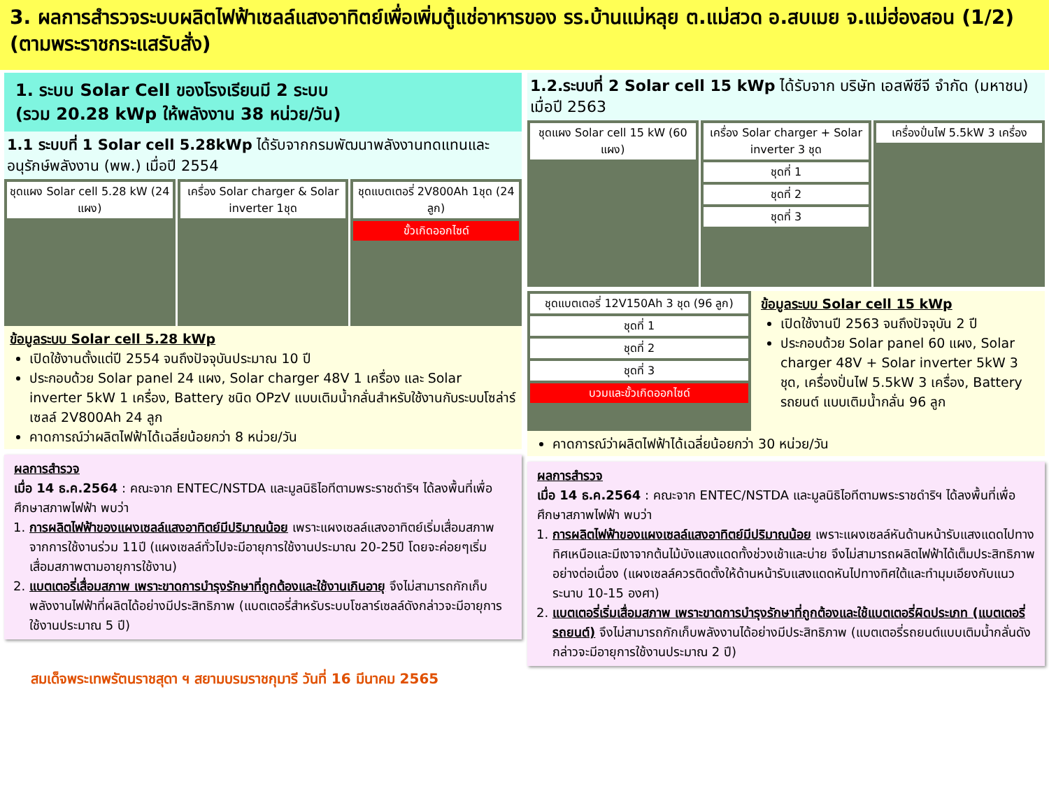3. ผลการสำรวจระบบผลิตไฟฟ้าเซลล์แสงอาทิตย์เพื่อเพิ่มตู้แช่อาหารของ รร.บ้านแม่หลุย ต.แม่สวด อ.สบเมย จ.แม่ฮ่องสอน (1/2) (ตามพระราชกระแสรับสั่ง)
1. ระบบ Solar Cell ของโรงเรียนมี 2 ระบบ
(รวม 20.28 kWp ให้พลังงาน 38 หน่วย/วัน)
1.1 ระบบที่ 1 Solar cell 5.28kWp ได้รับจากกรมพัฒนาพลังงานทดแทนและอนุรักษ์พลังงาน (พพ.) เมื่อปี 2554
ชุดแผง Solar cell 5.28 kW (24 แผง)
เครื่อง Solar charger & Solar inverter 1ชุด
ชุดแบตเตอรี่ 2V800Ah 1ชุด (24 ลูก)
ขั้วเกิดออกไซด์
ข้อมูลระบบ Solar cell 5.28 kWp
เปิดใช้งานตั้งแต่ปี 2554 จนถึงปัจจุบันประมาณ 10 ปี
ประกอบด้วย Solar panel 24 แผง, Solar charger 48V 1 เครื่อง และ Solar inverter 5kW 1 เครื่อง, Battery ชนิด OPzV แบบเติมน้ำกลั่นสำหรับใช้งานกับระบบโซล่าร์เซลล์ 2V800Ah 24 ลูก
คาดการณ์ว่าผลิตไฟฟ้าได้เฉลี่ยน้อยกว่า 8 หน่วย/วัน
ผลการสำรวจ
เมื่อ 14 ธ.ค.2564 : คณะจาก ENTEC/NSTDA และมูลนิธิไอทีตามพระราชดำริฯ ได้ลงพื้นที่เพื่อศึกษาสภาพไฟฟ้า พบว่า
1. การผลิตไฟฟ้าของแผงเซลล์แสงอาทิตย์มีปริมาณน้อย เพราะแผงเซลล์แสงอาทิตย์เริ่มเสื่อมสภาพ จากการใช้งานร่วม 11ปี (แผงเซลล์ทั่วไปจะมีอายุการใช้งานประมาณ 20-25ปี โดยจะค่อยๆเริ่มเสื่อมสภาพตามอายุการใช้งาน)
2. แบตเตอรี่เสื่อมสภาพ เพราะขาดการบำรุงรักษาที่ถูกต้องและใช้งานเกินอายุ จึงไม่สามารถกักเก็บพลังงานไฟฟ้าที่ผลิตได้อย่างมีประสิทธิภาพ (แบตเตอรี่สำหรับระบบโซลาร์เซลล์ดังกล่าวจะมีอายุการใช้งานประมาณ 5 ปี)
1.2.ระบบที่ 2 Solar cell 15 kWp ได้รับจาก บริษัท เอสพีซีจี จำกัด (มหาชน) เมื่อปี 2563
ชุดแผง Solar cell 15 kW (60 แผง)
เครื่อง Solar charger + Solar inverter 3 ชุด
ชุดที่ 1
ชุดที่ 2
ชุดที่ 3
เครื่องปั่นไฟ 5.5kW 3 เครื่อง
ชุดแบตเตอรี่ 12V150Ah 3 ชุด (96 ลูก)
ชุดที่ 1
ชุดที่ 2
ชุดที่ 3
บวมและขั้วเกิดออกไซด์
ข้อมูลระบบ Solar cell 15 kWp
เปิดใช้งานปี 2563 จนถึงปัจจุบัน 2 ปี
ประกอบด้วย Solar panel 60 แผง, Solar charger 48V + Solar inverter 5kW 3 ชุด, เครื่องปั่นไฟ 5.5kW 3 เครื่อง, Battery รถยนต์ แบบเติมน้ำกลั่น 96 ลูก
คาดการณ์ว่าผลิตไฟฟ้าได้เฉลี่ยน้อยกว่า 30 หน่วย/วัน
ผลการสำรวจ
เมื่อ 14 ธ.ค.2564 : คณะจาก ENTEC/NSTDA และมูลนิธิไอทีตามพระราชดำริฯ ได้ลงพื้นที่เพื่อศึกษาสภาพไฟฟ้า พบว่า
1. การผลิตไฟฟ้าของแผงเซลล์แสงอาทิตย์มีปริมาณน้อย เพราะแผงเซลล์หันด้านหน้ารับแสงแดดไปทางทิศเหนือและมีเงาจากต้นไม้บังแสงแดดทั้งช่วงเช้าและบ่าย จึงไม่สามารถผลิตไฟฟ้าได้เต็มประสิทธิภาพอย่างต่อเนื่อง (แผงเซลล์ควรติดตั้งให้ด้านหน้ารับแสงแดดหันไปทางทิศใต้และทำมุมเอียงกับแนวระนาบ 10-15 องศา)
2. แบตเตอรี่เริ่มเสื่อมสภาพ เพราะขาดการบำรุงรักษาที่ถูกต้องและใช้แบตเตอรี่ผิดประเภท (แบตเตอรี่รถยนต์) จึงไม่สามารถกักเก็บพลังงานได้อย่างมีประสิทธิภาพ (แบตเตอรี่รถยนต์แบบเติมน้ำกลั่นดังกล่าวจะมีอายุการใช้งานประมาณ 2 ปี)
สมเด็จพระเทพรัตนราชสุดา ฯ สยามบรมราชกุมารี วันที่ 16 มีนาคม 2565